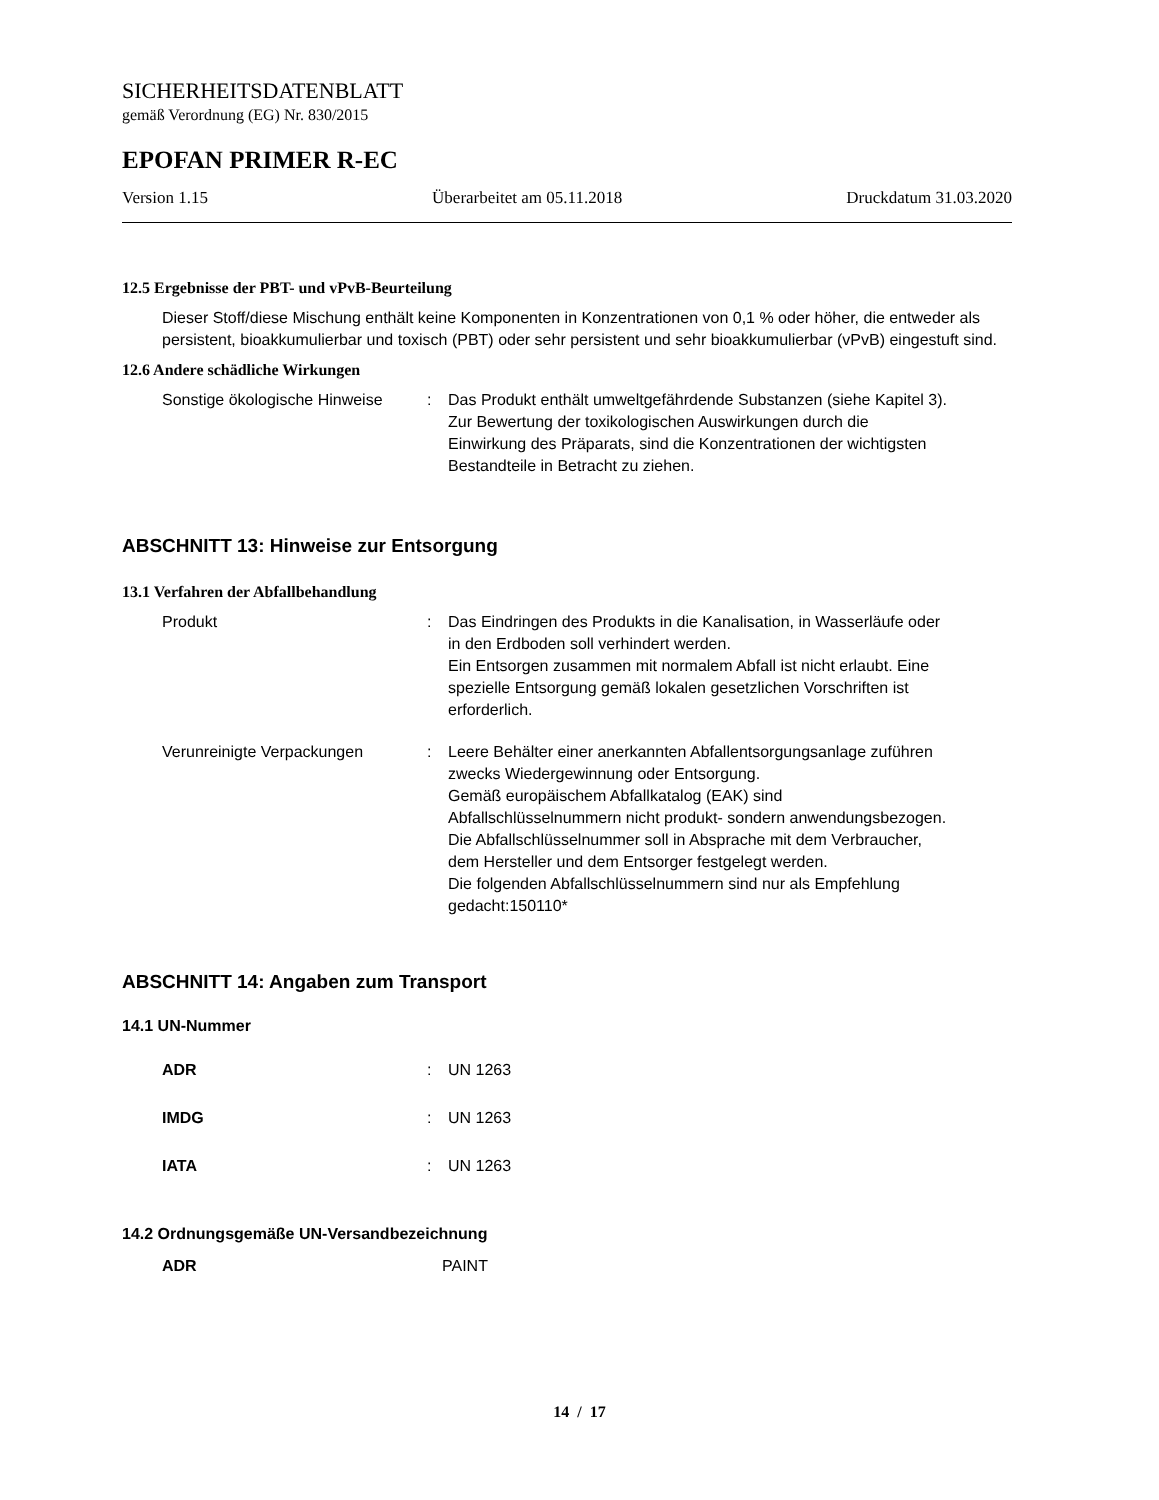SICHERHEITSDATENBLATT
gemäß Verordnung (EG) Nr. 830/2015
EPOFAN PRIMER R-EC
Version 1.15 Überarbeitet am 05.11.2018 Druckdatum 31.03.2020
12.5 Ergebnisse der PBT- und vPvB-Beurteilung
Dieser Stoff/diese Mischung enthält keine Komponenten in Konzentrationen von 0,1 % oder höher, die entweder als persistent, bioakkumulierbar und toxisch (PBT) oder sehr persistent und sehr bioakkumulierbar (vPvB) eingestuft sind.
12.6 Andere schädliche Wirkungen
Sonstige ökologische Hinweise
: Das Produkt enthält umweltgefährdende Substanzen (siehe Kapitel 3).
Zur Bewertung der toxikologischen Auswirkungen durch die Einwirkung des Präparats, sind die Konzentrationen der wichtigsten Bestandteile in Betracht zu ziehen.
ABSCHNITT 13: Hinweise zur Entsorgung
13.1 Verfahren der Abfallbehandlung
Produkt : Das Eindringen des Produkts in die Kanalisation, in Wasserläufe oder in den Erdboden soll verhindert werden.
Ein Entsorgen zusammen mit normalem Abfall ist nicht erlaubt. Eine spezielle Entsorgung gemäß lokalen gesetzlichen Vorschriften ist erforderlich.
Verunreinigte Verpackungen : Leere Behälter einer anerkannten Abfallentsorgungsanlage zuführen zwecks Wiedergewinnung oder Entsorgung.
Gemäß europäischem Abfallkatalog (EAK) sind Abfallschlüsselnummern nicht produkt- sondern anwendungsbezogen.
Die Abfallschlüsselnummer soll in Absprache mit dem Verbraucher, dem Hersteller und dem Entsorger festgelegt werden.
Die folgenden Abfallschlüsselnummern sind nur als Empfehlung gedacht:150110*
ABSCHNITT 14: Angaben zum Transport
14.1 UN-Nummer
ADR : UN 1263
IMDG : UN 1263
IATA : UN 1263
14.2 Ordnungsgemäße UN-Versandbezeichnung
ADR PAINT
14 / 17